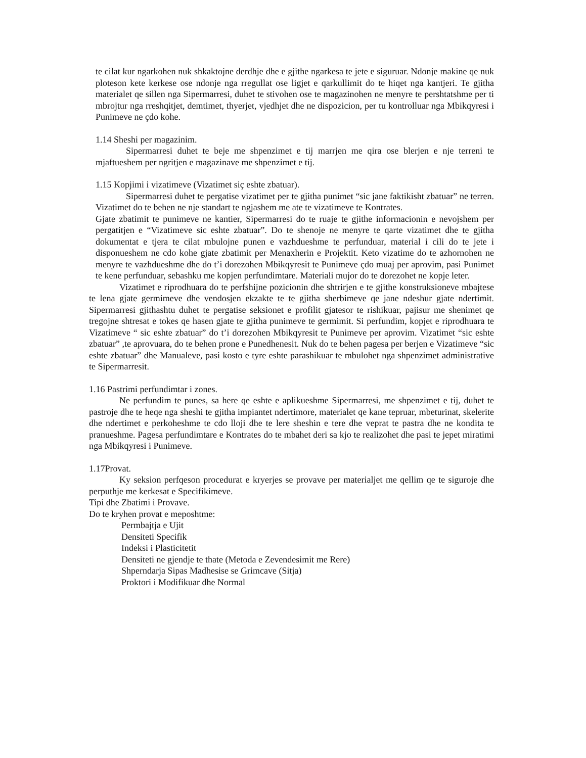te cilat kur ngarkohen nuk shkaktojne derdhje dhe e gjithe ngarkesa te jete e siguruar. Ndonje makine qe nuk ploteson kete kerkese ose ndonje nga rregullat ose ligjet e qarkullimit do te hiqet nga kantjeri. Te gjitha materialet qe sillen nga Sipermarresi, duhet te stivohen ose te magazinohen ne menyre te pershtatshme per ti mbrojtur nga rreshqitjet, demtimet, thyerjet, vjedhjet dhe ne dispozicion, per tu kontrolluar nga Mbikqyresi i Punimeve ne çdo kohe.
1.14 Sheshi per magazinim.
Sipermarresi duhet te beje me shpenzimet e tij marrjen me qira ose blerjen e nje terreni te mjaftueshem per ngritjen e magazinave me shpenzimet e tij.
1.15 Kopjimi i vizatimeve (Vizatimet siç eshte zbatuar).
Sipermarresi duhet te pergatise vizatimet per te gjitha punimet “sic jane faktikisht zbatuar” ne terren. Vizatimet do te behen ne nje standart te ngjashem me ate te vizatimeve te Kontrates.
Gjate zbatimit te punimeve ne kantier, Sipermarresi do te ruaje te gjithe informacionin e nevojshem per pergatitjen e “Vizatimeve sic eshte zbatuar”. Do te shenoje ne menyre te qarte vizatimet dhe te gjitha dokumentat e tjera te cilat mbulojne punen e vazhdueshme te perfunduar, material i cili do te jete i disponueshem ne cdo kohe gjate zbatimit per Menaxherin e Projektit. Keto vizatime do te azhornohen ne menyre te vazhdueshme dhe do t’i dorezohen Mbikqyresit te Punimeve çdo muaj per aprovim, pasi Punimet te kene perfunduar, sebashku me kopjen perfundimtare. Materiali mujor do te dorezohet ne kopje leter.
Vizatimet e riprodhuara do te perfshijne pozicionin dhe shtrirjen e te gjithe konstruksioneve mbajtese te lena gjate germimeve dhe vendosjen ekzakte te te gjitha sherbimeve qe jane ndeshur gjate ndertimit. Sipermarresi gjithashtu duhet te pergatise seksionet e profilit gjatesor te rishikuar, pajisur me shenimet qe tregojne shtresat e tokes qe hasen gjate te gjitha punimeve te germimit. Si perfundim, kopjet e riprodhuara te Vizatimeve “ sic eshte zbatuar” do t’i dorezohen Mbikqyresit te Punimeve per aprovim. Vizatimet “sic eshte zbatuar” ,te aprovuara, do te behen prone e Punedhenesit. Nuk do te behen pagesa per berjen e Vizatimeve “sic eshte zbatuar” dhe Manualeve, pasi kosto e tyre eshte parashikuar te mbulohet nga shpenzimet administrative te Sipermarresit.
1.16 Pastrimi perfundimtar i zones.
Ne perfundim te punes, sa here qe eshte e aplikueshme Sipermarresi, me shpenzimet e tij, duhet te pastroje dhe te heqe nga sheshi te gjitha impiantet ndertimore, materialet qe kane tepruar, mbeturinat, skelerite dhe ndertimet e perkoheshme te cdo lloji dhe te lere sheshin e tere dhe veprat te pastra dhe ne kondita te pranueshme. Pagesa perfundimtare e Kontrates do te mbahet deri sa kjo te realizohet dhe pasi te jepet miratimi nga Mbikqyresi i Punimeve.
1.17Provat.
Ky seksion perfqeson procedurat e kryerjes se provave per materialjet me qellim qe te siguroje dhe perputhje me kerkesat e Specifikimeve.
Tipi dhe Zbatimi i Provave.
Do te kryhen provat e meposhtme:
Permbajtja e Ujit
Densiteti Specifik
Indeksi i Plasticitetit
Densiteti ne gjendje te thate (Metoda e Zevendesimit me Rere)
Shperndarja Sipas Madhesise se Grimcave (Sitja)
Proktori i Modifikuar dhe Normal